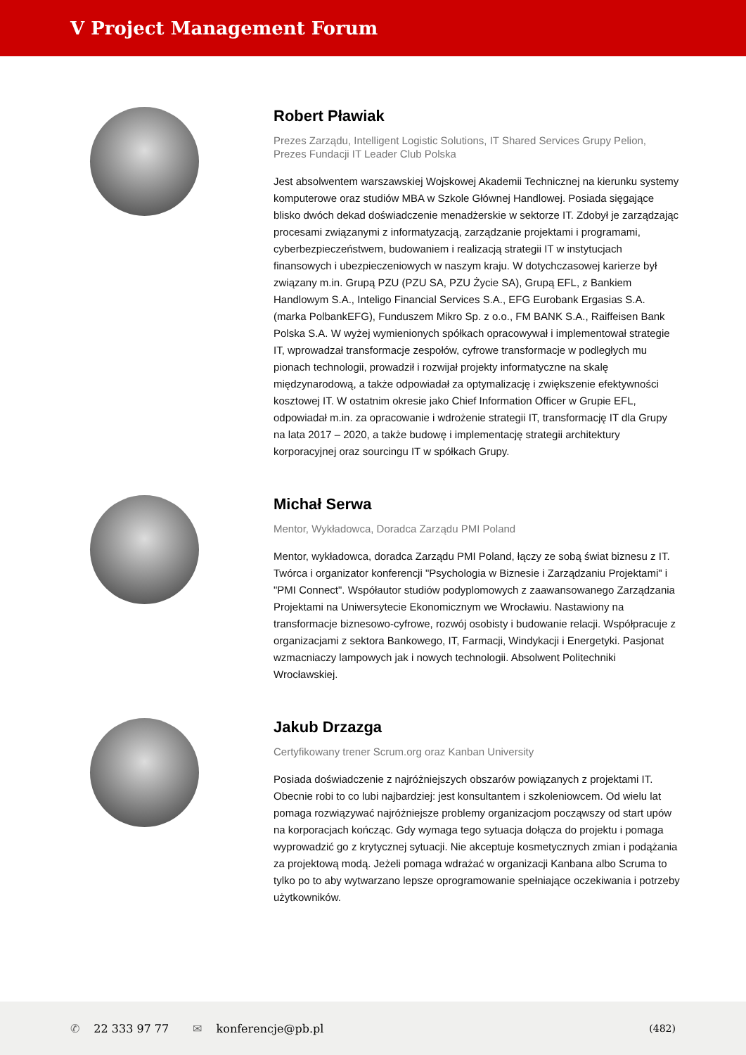V Project Management Forum
Robert Pławiak
Prezes Zarządu, Intelligent Logistic Solutions, IT Shared Services Grupy Pelion, Prezes Fundacji IT Leader Club Polska
Jest absolwentem warszawskiej Wojskowej Akademii Technicznej na kierunku systemy komputerowe oraz studiów MBA w Szkole Głównej Handlowej. Posiada sięgające blisko dwóch dekad doświadczenie menadżerskie w sektorze IT. Zdobył je zarządzając procesami związanymi z informatyzacją, zarządzanie projektami i programami, cyberbezpieczeństwem, budowaniem i realizacją strategii IT w instytucjach finansowych i ubezpieczeniowych w naszym kraju. W dotychczasowej karierze był związany m.in. Grupą PZU (PZU SA, PZU Życie SA), Grupą EFL, z Bankiem Handlowym S.A., Inteligo Financial Services S.A., EFG Eurobank Ergasias S.A. (marka PolbankEFG), Funduszem Mikro Sp. z o.o., FM BANK S.A., Raiffeisen Bank Polska S.A. W wyżej wymienionych spółkach opracowywał i implementował strategie IT, wprowadzał transformacje zespołów, cyfrowe transformacje w podległych mu pionach technologii, prowadził i rozwijał projekty informatyczne na skalę międzynarodową, a także odpowiadał za optymalizację i zwiększenie efektywności kosztowej IT. W ostatnim okresie jako Chief Information Officer w Grupie EFL, odpowiadał m.in. za opracowanie i wdrożenie strategii IT, transformację IT dla Grupy na lata 2017 – 2020, a także budowę i implementację strategii architektury korporacyjnej oraz sourcingu IT w spółkach Grupy.
Michał Serwa
Mentor, Wykładowca, Doradca Zarządu PMI Poland
Mentor, wykładowca, doradca Zarządu PMI Poland, łączy ze sobą świat biznesu z IT. Twórca i organizator konferencji "Psychologia w Biznesie i Zarządzaniu Projektami" i "PMI Connect". Współautor studiów podyplomowych z zaawansowanego Zarządzania Projektami na Uniwersytecie Ekonomicznym we Wrocławiu. Nastawiony na transformacje biznesowo-cyfrowe, rozwój osobisty i budowanie relacji. Współpracuje z organizacjami z sektora Bankowego, IT, Farmacji, Windykacji i Energetyki. Pasjonat wzmacniaczy lampowych jak i nowych technologii. Absolwent Politechniki Wrocławskiej.
Jakub Drzazga
Certyfikowany trener Scrum.org oraz Kanban University
Posiada doświadczenie z najróżniejszych obszarów powiązanych z projektami IT. Obecnie robi to co lubi najbardziej: jest konsultantem i szkoleniowcem. Od wielu lat pomaga rozwiązywać najróżniejsze problemy organizacjom począwszy od start upów na korporacjach kończąc. Gdy wymaga tego sytuacja dołącza do projektu i pomaga wyprowadzić go z krytycznej sytuacji. Nie akceptuje kosmetycznych zmian i podążania za projektową modą. Jeżeli pomaga wdrażać w organizacji Kanbana albo Scruma to tylko po to aby wytwarzano lepsze oprogramowanie spełniające oczekiwania i potrzeby użytkowników.
✆ 22 333 97 77 ✉ konferencje@pb.pl (482)